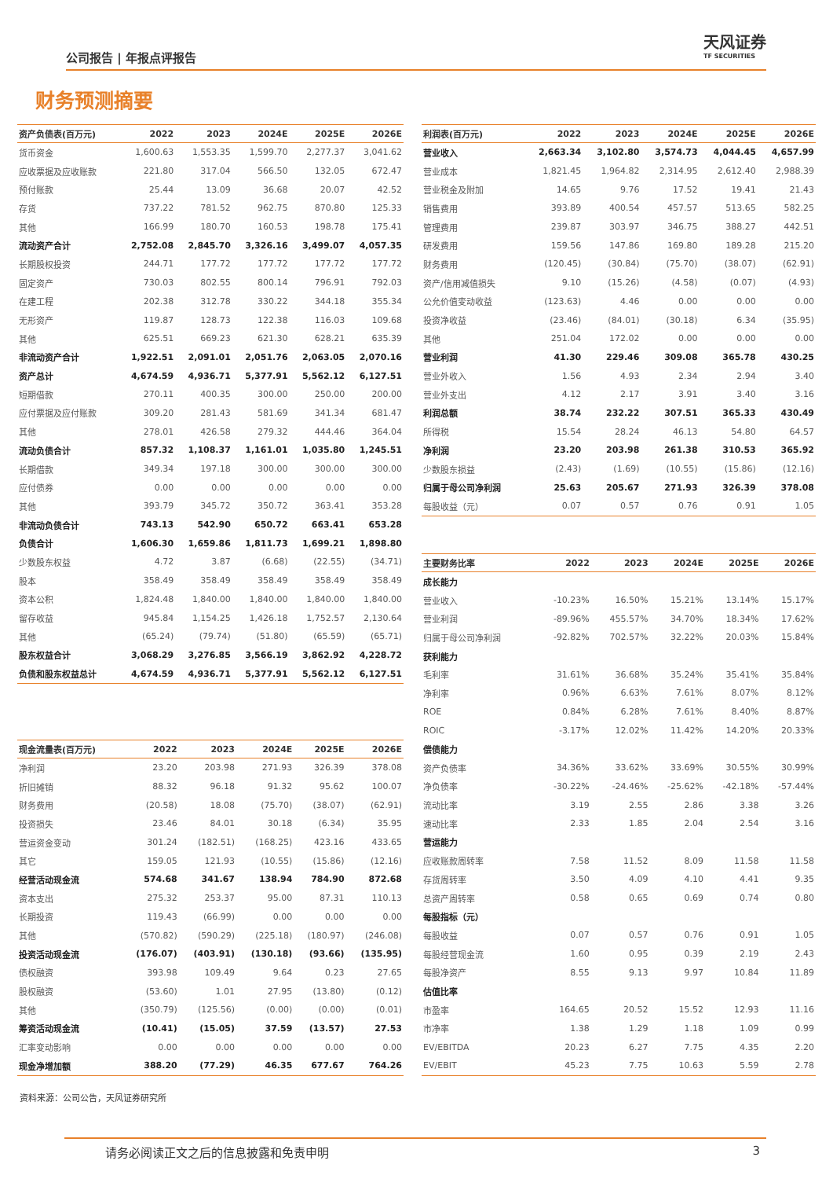公司报告 | 年报点评报告
天风证券
TF SECURITIES
财务预测摘要
| 资产负债表(百万元) | 2022 | 2023 | 2024E | 2025E | 2026E |
| --- | --- | --- | --- | --- | --- |
| 货币资金 | 1,600.63 | 1,553.35 | 1,599.70 | 2,277.37 | 3,041.62 |
| 应收票据及应收账款 | 221.80 | 317.04 | 566.50 | 132.05 | 672.47 |
| 预付账款 | 25.44 | 13.09 | 36.68 | 20.07 | 42.52 |
| 存货 | 737.22 | 781.52 | 962.75 | 870.80 | 125.33 |
| 其他 | 166.99 | 180.70 | 160.53 | 198.78 | 175.41 |
| 流动资产合计 | 2,752.08 | 2,845.70 | 3,326.16 | 3,499.07 | 4,057.35 |
| 长期股权投资 | 244.71 | 177.72 | 177.72 | 177.72 | 177.72 |
| 固定资产 | 730.03 | 802.55 | 800.14 | 796.91 | 792.03 |
| 在建工程 | 202.38 | 312.78 | 330.22 | 344.18 | 355.34 |
| 无形资产 | 119.87 | 128.73 | 122.38 | 116.03 | 109.68 |
| 其他 | 625.51 | 669.23 | 621.30 | 628.21 | 635.39 |
| 非流动资产合计 | 1,922.51 | 2,091.01 | 2,051.76 | 2,063.05 | 2,070.16 |
| 资产总计 | 4,674.59 | 4,936.71 | 5,377.91 | 5,562.12 | 6,127.51 |
| 短期借款 | 270.11 | 400.35 | 300.00 | 250.00 | 200.00 |
| 应付票据及应付账款 | 309.20 | 281.43 | 581.69 | 341.34 | 681.47 |
| 其他 | 278.01 | 426.58 | 279.32 | 444.46 | 364.04 |
| 流动负债合计 | 857.32 | 1,108.37 | 1,161.01 | 1,035.80 | 1,245.51 |
| 长期借款 | 349.34 | 197.18 | 300.00 | 300.00 | 300.00 |
| 应付债券 | 0.00 | 0.00 | 0.00 | 0.00 | 0.00 |
| 其他 | 393.79 | 345.72 | 350.72 | 363.41 | 353.28 |
| 非流动负债合计 | 743.13 | 542.90 | 650.72 | 663.41 | 653.28 |
| 负债合计 | 1,606.30 | 1,659.86 | 1,811.73 | 1,699.21 | 1,898.80 |
| 少数股东权益 | 4.72 | 3.87 | (6.68) | (22.55) | (34.71) |
| 股本 | 358.49 | 358.49 | 358.49 | 358.49 | 358.49 |
| 资本公积 | 1,824.48 | 1,840.00 | 1,840.00 | 1,840.00 | 1,840.00 |
| 留存收益 | 945.84 | 1,154.25 | 1,426.18 | 1,752.57 | 2,130.64 |
| 其他 | (65.24) | (79.74) | (51.80) | (65.59) | (65.71) |
| 股东权益合计 | 3,068.29 | 3,276.85 | 3,566.19 | 3,862.92 | 4,228.72 |
| 负债和股东权益总计 | 4,674.59 | 4,936.71 | 5,377.91 | 5,562.12 | 6,127.51 |
| 利润表(百万元) | 2022 | 2023 | 2024E | 2025E | 2026E |
| --- | --- | --- | --- | --- | --- |
| 营业收入 | 2,663.34 | 3,102.80 | 3,574.73 | 4,044.45 | 4,657.99 |
| 营业成本 | 1,821.45 | 1,964.82 | 2,314.95 | 2,612.40 | 2,988.39 |
| 营业税金及附加 | 14.65 | 9.76 | 17.52 | 19.41 | 21.43 |
| 销售费用 | 393.89 | 400.54 | 457.57 | 513.65 | 582.25 |
| 管理费用 | 239.87 | 303.97 | 346.75 | 388.27 | 442.51 |
| 研发费用 | 159.56 | 147.86 | 169.80 | 189.28 | 215.20 |
| 财务费用 | (120.45) | (30.84) | (75.70) | (38.07) | (62.91) |
| 资产/信用减值损失 | 9.10 | (15.26) | (4.58) | (0.07) | (4.93) |
| 公允价值变动收益 | (123.63) | 4.46 | 0.00 | 0.00 | 0.00 |
| 投资净收益 | (23.46) | (84.01) | (30.18) | 6.34 | (35.95) |
| 其他 | 251.04 | 172.02 | 0.00 | 0.00 | 0.00 |
| 营业利润 | 41.30 | 229.46 | 309.08 | 365.78 | 430.25 |
| 营业外收入 | 1.56 | 4.93 | 2.34 | 2.94 | 3.40 |
| 营业外支出 | 4.12 | 2.17 | 3.91 | 3.40 | 3.16 |
| 利润总额 | 38.74 | 232.22 | 307.51 | 365.33 | 430.49 |
| 所得税 | 15.54 | 28.24 | 46.13 | 54.80 | 64.57 |
| 净利润 | 23.20 | 203.98 | 261.38 | 310.53 | 365.92 |
| 少数股东损益 | (2.43) | (1.69) | (10.55) | (15.86) | (12.16) |
| 归属于母公司净利润 | 25.63 | 205.67 | 271.93 | 326.39 | 378.08 |
| 每股收益（元） | 0.07 | 0.57 | 0.76 | 0.91 | 1.05 |
| 主要财务比率 | 2022 | 2023 | 2024E | 2025E | 2026E |
| --- | --- | --- | --- | --- | --- |
| 成长能力 | | | | | |
| 营业收入 | -10.23% | 16.50% | 15.21% | 13.14% | 15.17% |
| 营业利润 | -89.96% | 455.57% | 34.70% | 18.34% | 17.62% |
| 归属于母公司净利润 | -92.82% | 702.57% | 32.22% | 20.03% | 15.84% |
| 获利能力 | | | | | |
| 毛利率 | 31.61% | 36.68% | 35.24% | 35.41% | 35.84% |
| 净利率 | 0.96% | 6.63% | 7.61% | 8.07% | 8.12% |
| ROE | 0.84% | 6.28% | 7.61% | 8.40% | 8.87% |
| ROIC | -3.17% | 12.02% | 11.42% | 14.20% | 20.33% |
| 偿债能力 | | | | | |
| 资产负债率 | 34.36% | 33.62% | 33.69% | 30.55% | 30.99% |
| 净负债率 | -30.22% | -24.46% | -25.62% | -42.18% | -57.44% |
| 流动比率 | 3.19 | 2.55 | 2.86 | 3.38 | 3.26 |
| 速动比率 | 2.33 | 1.85 | 2.04 | 2.54 | 3.16 |
| 营运能力 | | | | | |
| 应收账款周转率 | 7.58 | 11.52 | 8.09 | 11.58 | 11.58 |
| 存货周转率 | 3.50 | 4.09 | 4.10 | 4.41 | 9.35 |
| 总资产周转率 | 0.58 | 0.65 | 0.69 | 0.74 | 0.80 |
| 每股指标（元） | | | | | |
| 每股收益 | 0.07 | 0.57 | 0.76 | 0.91 | 1.05 |
| 每股经营现金流 | 1.60 | 0.95 | 0.39 | 2.19 | 2.43 |
| 每股净资产 | 8.55 | 9.13 | 9.97 | 10.84 | 11.89 |
| 估值比率 | | | | | |
| 市盈率 | 164.65 | 20.52 | 15.52 | 12.93 | 11.16 |
| 市净率 | 1.38 | 1.29 | 1.18 | 1.09 | 0.99 |
| EV/EBITDA | 20.23 | 6.27 | 7.75 | 4.35 | 2.20 |
| EV/EBIT | 45.23 | 7.75 | 10.63 | 5.59 | 2.78 |
| 现金流量表(百万元) | 2022 | 2023 | 2024E | 2025E | 2026E |
| --- | --- | --- | --- | --- | --- |
| 净利润 | 23.20 | 203.98 | 271.93 | 326.39 | 378.08 |
| 折旧摊销 | 88.32 | 96.18 | 91.32 | 95.62 | 100.07 |
| 财务费用 | (20.58) | 18.08 | (75.70) | (38.07) | (62.91) |
| 投资损失 | 23.46 | 84.01 | 30.18 | (6.34) | 35.95 |
| 营运资金变动 | 301.24 | (182.51) | (168.25) | 423.16 | 433.65 |
| 其它 | 159.05 | 121.93 | (10.55) | (15.86) | (12.16) |
| 经营活动现金流 | 574.68 | 341.67 | 138.94 | 784.90 | 872.68 |
| 资本支出 | 275.32 | 253.37 | 95.00 | 87.31 | 110.13 |
| 长期投资 | 119.43 | (66.99) | 0.00 | 0.00 | 0.00 |
| 其他 | (570.82) | (590.29) | (225.18) | (180.97) | (246.08) |
| 投资活动现金流 | (176.07) | (403.91) | (130.18) | (93.66) | (135.95) |
| 债权融资 | 393.98 | 109.49 | 9.64 | 0.23 | 27.65 |
| 股权融资 | (53.60) | 1.01 | 27.95 | (13.80) | (0.12) |
| 其他 | (350.79) | (125.56) | (0.00) | (0.00) | (0.01) |
| 筹资活动现金流 | (10.41) | (15.05) | 37.59 | (13.57) | 27.53 |
| 汇率变动影响 | 0.00 | 0.00 | 0.00 | 0.00 | 0.00 |
| 现金净增加额 | 388.20 | (77.29) | 46.35 | 677.67 | 764.26 |
资料来源：公司公告，天风证券研究所
请务必阅读正文之后的信息披露和免责申明 3